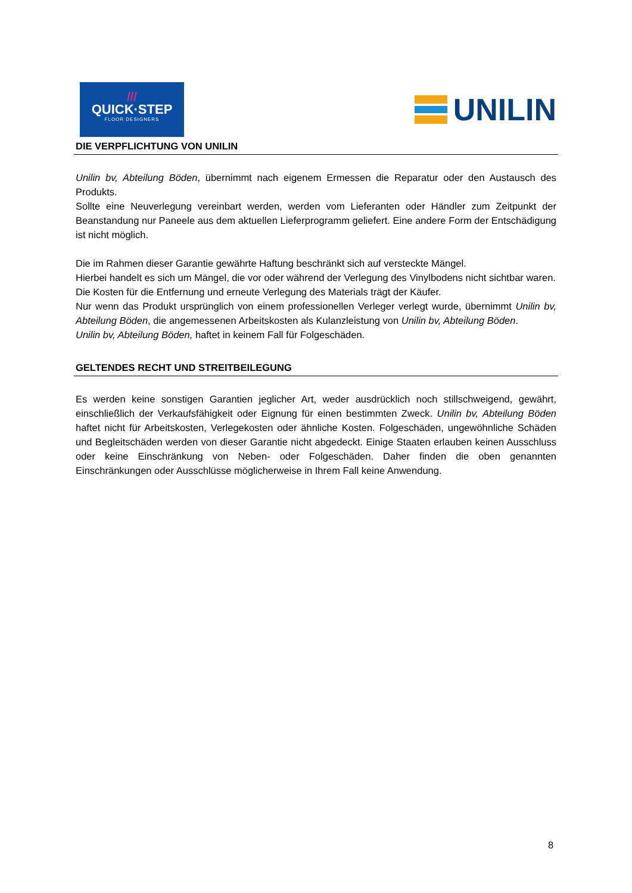///
QUICK·STEP
FLOOR DESIGNERS
UNILIN
DIE VERPFLICHTUNG VON UNILIN
Unilin bv, Abteilung Böden, übernimmt nach eigenem Ermessen die Reparatur oder den Austausch des Produkts.
Sollte eine Neuverlegung vereinbart werden, werden vom Lieferanten oder Händler zum Zeitpunkt der Beanstandung nur Paneele aus dem aktuellen Lieferprogramm geliefert. Eine andere Form der Entschädigung ist nicht möglich.
Die im Rahmen dieser Garantie gewährte Haftung beschränkt sich auf versteckte Mängel.
Hierbei handelt es sich um Mängel, die vor oder während der Verlegung des Vinylbodens nicht sichtbar waren.
Die Kosten für die Entfernung und erneute Verlegung des Materials trägt der Käufer.
Nur wenn das Produkt ursprünglich von einem professionellen Verleger verlegt wurde, übernimmt Unilin bv, Abteilung Böden, die angemessenen Arbeitskosten als Kulanzleistung von Unilin bv, Abteilung Böden.
Unilin bv, Abteilung Böden, haftet in keinem Fall für Folgeschäden.
GELTENDES RECHT UND STREITBEILEGUNG
Es werden keine sonstigen Garantien jeglicher Art, weder ausdrücklich noch stillschweigend, gewährt, einschließlich der Verkaufsfähigkeit oder Eignung für einen bestimmten Zweck. Unilin bv, Abteilung Böden haftet nicht für Arbeitskosten, Verlegekosten oder ähnliche Kosten. Folgeschäden, ungewöhnliche Schäden und Begleitschäden werden von dieser Garantie nicht abgedeckt. Einige Staaten erlauben keinen Ausschluss oder keine Einschränkung von Neben- oder Folgeschäden. Daher finden die oben genannten Einschränkungen oder Ausschlüsse möglicherweise in Ihrem Fall keine Anwendung.
8